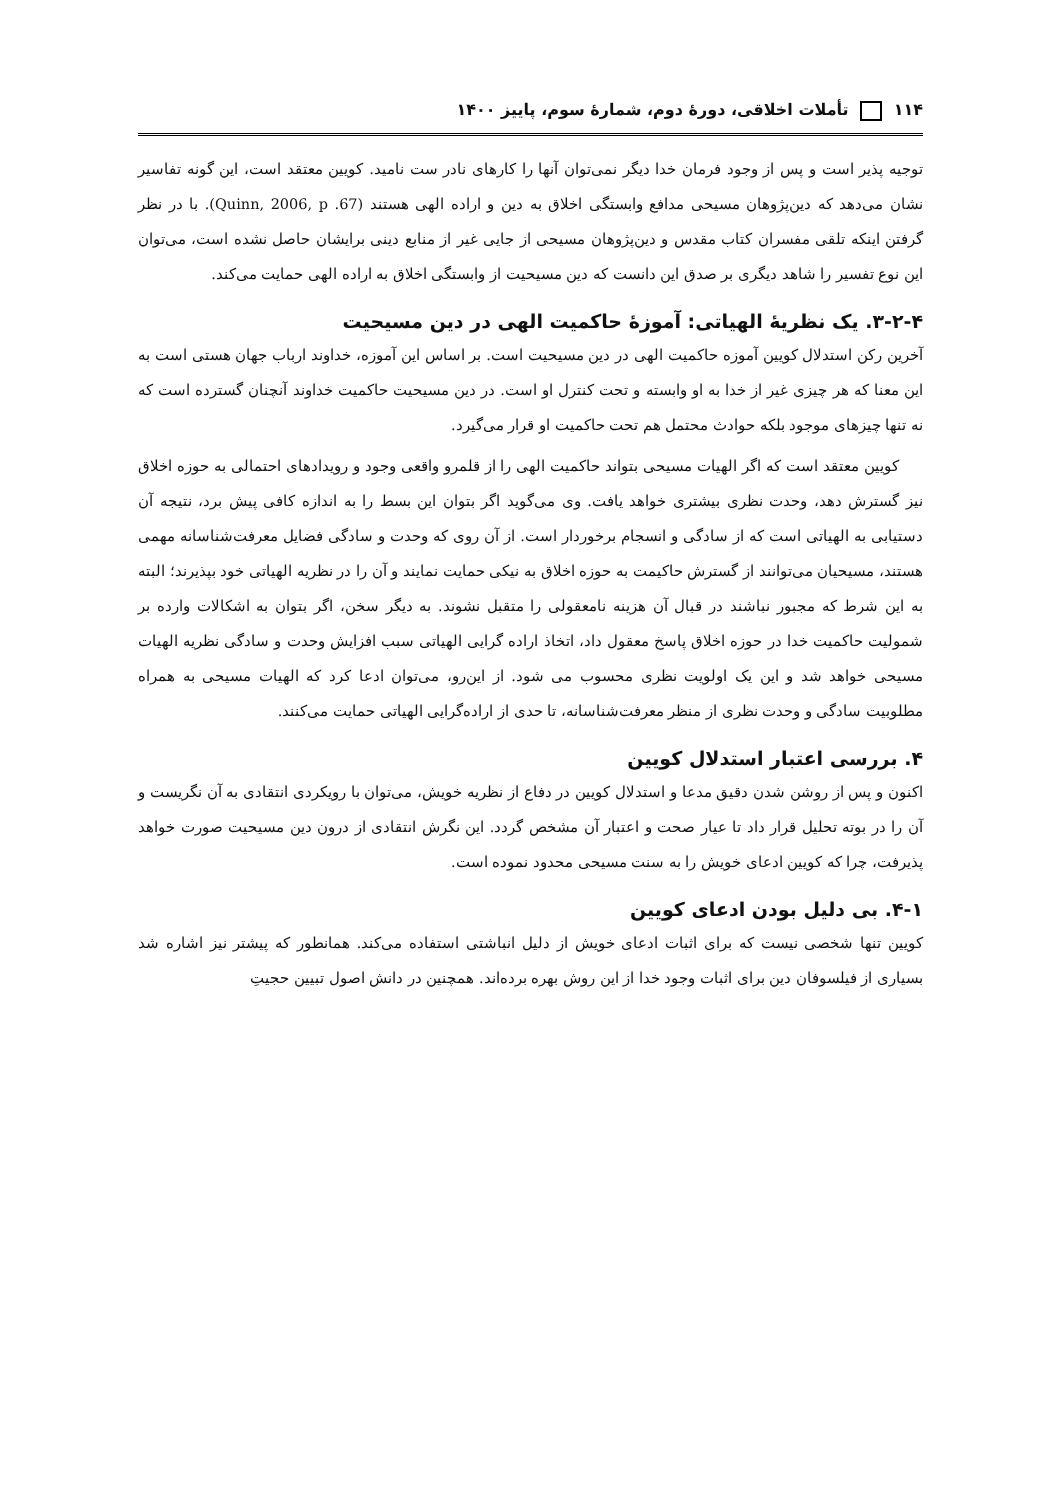۱۱۴ تأملات اخلاقی، دورهٔ دوم، شمارهٔ سوم، پاییز ۱۴۰۰
توجیه پذیر است و پس از وجود فرمان خدا دیگر نمی‌توان آنها را کارهای نادر ست نامید. کویین معتقد است، این گونه تفاسیر نشان می‌دهد که دین‌پژوهان مسیحی مدافع وابستگی اخلاق به دین و اراده الهی هستند (Quinn, 2006, p .67). با در نظر گرفتن اینکه تلقی مفسران کتاب مقدس و دین‌پژوهان مسیحی از جایی غیر از منابع دینی برایشان حاصل نشده است، می‌توان این نوع تفسیر را شاهد دیگری بر صدق این دانست که دین مسیحیت از وابستگی اخلاق به اراده الهی حمایت می‌کند.
۳-۲-۴. یک نظریهٔ الهیاتی: آموزهٔ حاکمیت الهی در دین مسیحیت
آخرین رکن استدلال کویین آموزه حاکمیت الهی در دین مسیحیت است. بر اساس این آموزه، خداوند ارباب جهان هستی است به این معنا که هر چیزی غیر از خدا به او وابسته و تحت کنترل او است. در دین مسیحیت حاکمیت خداوند آنچنان گسترده است که نه تنها چیزهای موجود بلکه حوادث محتمل هم تحت حاکمیت او قرار می‌گیرد.
کویین معتقد است که اگر الهیات مسیحی بتواند حاکمیت الهی را از قلمرو واقعی وجود و رویدادهای احتمالی به حوزه اخلاق نیز گسترش دهد، وحدت نظری بیشتری خواهد یافت. وی می‌گوید اگر بتوان این بسط را به اندازه کافی پیش برد، نتیجه آن دستیابی به الهیاتی است که از سادگی و انسجام برخوردار است. از آن روی که وحدت و سادگی فضایل معرفت‌شناسانه مهمی هستند، مسیحیان می‌توانند از گسترش حاکیمت به حوزه اخلاق به نیکی حمایت نمایند و آن را در نظریه الهیاتی خود بپذیرند؛ البته به این شرط که مجبور نباشند در قبال آن هزینه نامعقولی را متقبل نشوند. به دیگر سخن، اگر بتوان به اشکالات وارده بر شمولیت حاکمیت خدا در حوزه اخلاق پاسخ معقول داد، اتخاذ اراده گرایی الهیاتی سبب افزایش وحدت و سادگی نظریه الهیات مسیحی خواهد شد و این یک اولویت نظری محسوب می شود. از این‌رو، می‌توان ادعا کرد که الهیات مسیحی به همراه مطلوبیت سادگی و وحدت نظری از منظر معرفت‌شناسانه، تا حدی از اراده‌گرایی الهیاتی حمایت می‌کنند.
۴. بررسی اعتبار استدلال کویین
اکنون و پس از روشن شدن دقیق مدعا و استدلال کویین در دفاع از نظریه خویش، می‌توان با رویکردی انتقادی به آن نگریست و آن را در بوته تحلیل قرار داد تا عیار صحت و اعتبار آن مشخص گردد. این نگرش انتقادی از درون دین مسیحیت صورت خواهد پذیرفت، چرا که کویین ادعای خویش را به سنت مسیحی محدود نموده است.
۴-۱. بی دلیل بودن ادعای کویین
کویین تنها شخصی نیست که برای اثبات ادعای خویش از دلیل انباشتی استفاده می‌کند. همانطور که پیشتر نیز اشاره شد بسیاری از فیلسوفان دین برای اثبات وجود خدا از این روش بهره برده‌اند. همچنین در دانش اصول تبیین حجیتِ